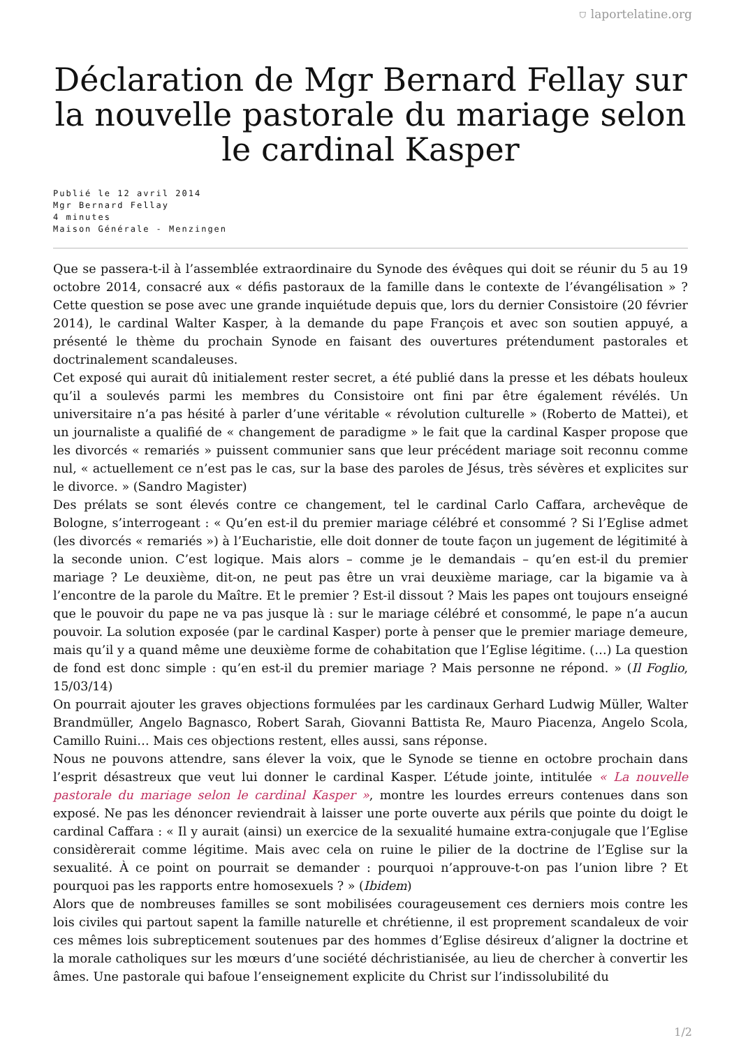⛉ laportelatine.org
Déclaration de Mgr Bernard Fellay sur la nouvelle pastorale du mariage selon le cardinal Kasper
Publié le 12 avril 2014
Mgr Bernard Fellay
4 minutes
Maison Générale - Menzingen
Que se passera-t-il à l’assemblée extraordinaire du Synode des évêques qui doit se réunir du 5 au 19 octobre 2014, consacré aux « défis pastoraux de la famille dans le contexte de l’évangélisation » ? Cette question se pose avec une grande inquiétude depuis que, lors du dernier Consistoire (20 février 2014), le cardinal Walter Kasper, à la demande du pape François et avec son soutien appuyé, a présenté le thème du prochain Synode en faisant des ouvertures prétendument pastorales et doctrinalement scandaleuses.
Cet exposé qui aurait dû initialement rester secret, a été publié dans la presse et les débats houleux qu’il a soulevés parmi les membres du Consistoire ont fini par être également révélés. Un universitaire n’a pas hésité à parler d’une véritable « révolution culturelle » (Roberto de Mattei), et un journaliste a qualifié de « changement de paradigme » le fait que la cardinal Kasper propose que les divorcés « remariés » puissent communier sans que leur précédent mariage soit reconnu comme nul, « actuellement ce n’est pas le cas, sur la base des paroles de Jésus, très sévères et explicites sur le divorce. » (Sandro Magister)
Des prélats se sont élevés contre ce changement, tel le cardinal Carlo Caffara, archevêque de Bologne, s’interrogeant : « Qu’en est-il du premier mariage célébré et consommé ? Si l’Eglise admet (les divorcés « remariés ») à l’Eucharistie, elle doit donner de toute façon un jugement de légitimité à la seconde union. C’est logique. Mais alors – comme je le demandais – qu’en est-il du premier mariage ? Le deuxième, dit-on, ne peut pas être un vrai deuxième mariage, car la bigamie va à l’encontre de la parole du Maître. Et le premier ? Est-il dissout ? Mais les papes ont toujours enseigné que le pouvoir du pape ne va pas jusque là : sur le mariage célébré et consommé, le pape n’a aucun pouvoir. La solution exposée (par le cardinal Kasper) porte à penser que le premier mariage demeure, mais qu’il y a quand même une deuxième forme de cohabitation que l’Eglise légitime. (…) La question de fond est donc simple : qu’en est-il du premier mariage ? Mais personne ne répond. » (Il Foglio, 15/03/14)
On pourrait ajouter les graves objections formulées par les cardinaux Gerhard Ludwig Müller, Walter Brandmüller, Angelo Bagnasco, Robert Sarah, Giovanni Battista Re, Mauro Piacenza, Angelo Scola, Camillo Ruini… Mais ces objections restent, elles aussi, sans réponse.
Nous ne pouvons attendre, sans élever la voix, que le Synode se tienne en octobre prochain dans l’esprit désastreux que veut lui donner le cardinal Kasper. L’étude jointe, intitulée « La nouvelle pastorale du mariage selon le cardinal Kasper », montre les lourdes erreurs contenues dans son exposé. Ne pas les dénoncer reviendrait à laisser une porte ouverte aux périls que pointe du doigt le cardinal Caffara : « Il y aurait (ainsi) un exercice de la sexualité humaine extra-conjugale que l’Eglise considèrerait comme légitime. Mais avec cela on ruine le pilier de la doctrine de l’Eglise sur la sexualité. À ce point on pourrait se demander : pourquoi n’approuve-t-on pas l’union libre ? Et pourquoi pas les rapports entre homosexuels ? » (Ibidem)
Alors que de nombreuses familles se sont mobilisées courageusement ces derniers mois contre les lois civiles qui partout sapent la famille naturelle et chrétienne, il est proprement scandaleux de voir ces mêmes lois subrepticement soutenues par des hommes d’Eglise désireux d’aligner la doctrine et la morale catholiques sur les mœurs d’une société déchristianisée, au lieu de chercher à convertir les âmes. Une pastorale qui bafoue l’enseignement explicite du Christ sur l’indissolubilité du
1/2